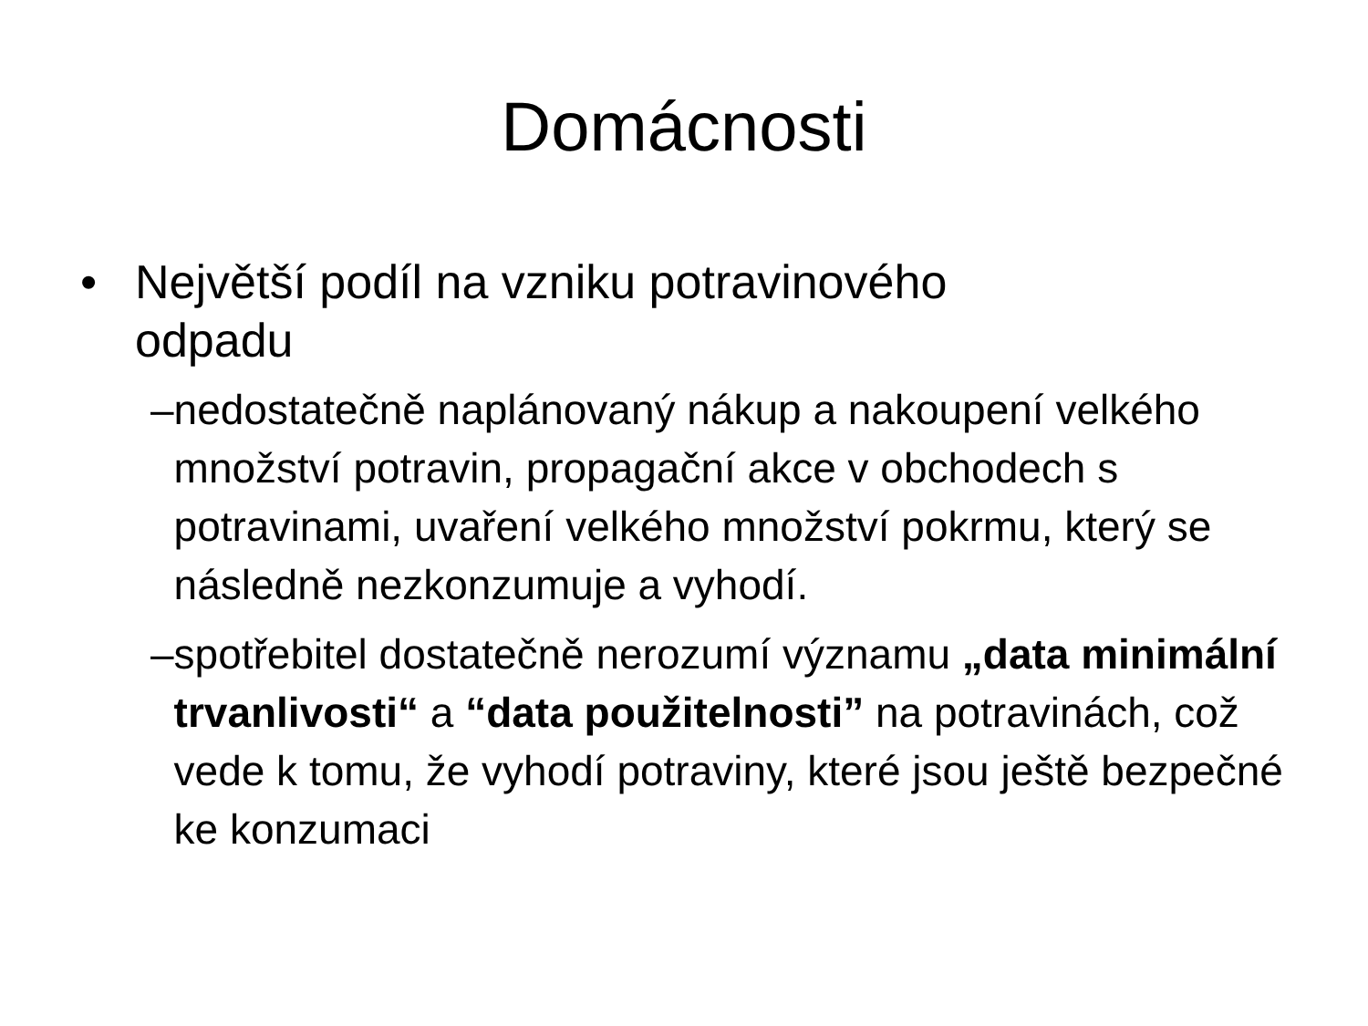Domácnosti
• Největší podíl na vzniku potravinového
odpadu
– nedostatečně naplánovaný nákup a nakoupení velkého množství potravin, propagační akce v obchodech s potravinami, uvaření velkého množství pokrmu, který se následně nezkonzumuje a vyhodí.
– spotřebitel dostatečně nerozumí významu „data minimální trvanlivosti“ a “data použitelnosti” na potravinách, což vede k tomu, že vyhodí potraviny, které jsou ještě bezpečné ke konzumaci